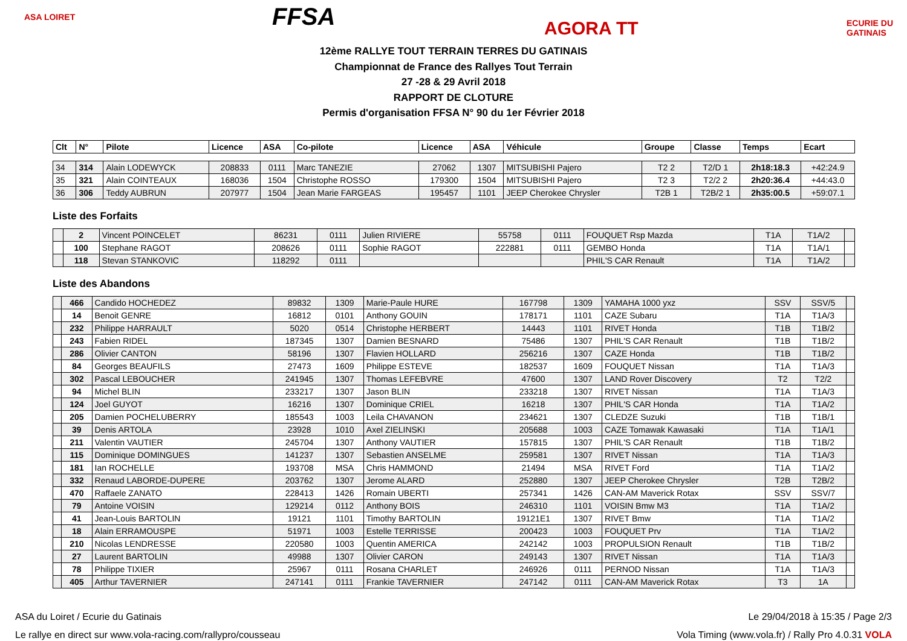ASA LOIRET FFSA AGORA TT ECURIE DU GATINAIS
12ème RALLYE TOUT TERRAIN TERRES DU GATINAIS
Championnat de France des Rallyes Tout Terrain
27 -28 & 29 Avril 2018
RAPPORT DE CLOTURE
Permis d'organisation FFSA N° 90 du 1er Février 2018
| Clt | N° | Pilote | Licence | ASA | Co-pilote | Licence | ASA | Véhicule | Groupe | Classe | Temps | Ecart |
| --- | --- | --- | --- | --- | --- | --- | --- | --- | --- | --- | --- | --- |
| 34 | 314 | Alain LODEWYCK | 208833 | 0111 | Marc TANEZIE | 27062 | 1307 | MITSUBISHI Pajero | T2 2 | T2/D 1 | 2h18:18.3 | +42:24.9 |
| 35 | 321 | Alain COINTEAUX | 168036 | 1504 | Christophe ROSSO | 179300 | 1504 | MITSUBISHI Pajero | T2 3 | T2/2 2 | 2h20:36.4 | +44:43.0 |
| 36 | 306 | Teddy AUBRUN | 207977 | 1504 | Jean Marie FARGEAS | 195457 | 1101 | JEEP Cherokee Chrysler | T2B 1 | T2B/2 1 | 2h35:00.5 | +59:07.1 |
Liste des Forfaits
| | 2 | Vincent POINCELET | 86231 | 0111 | Julien RIVIERE | 55758 | 0111 | FOUQUET Rsp Mazda | T1A | T1A/2 | |
| | 100 | Stephane RAGOT | 208626 | 0111 | Sophie RAGOT | 222881 | 0111 | GEMBO Honda | T1A | T1A/1 | |
| | 118 | Stevan STANKOVIC | 118292 | 0111 | | | | PHIL'S CAR Renault | T1A | T1A/2 | |
Liste des Abandons
| | 466 | Candido HOCHEDEZ | 89832 | 1309 | Marie-Paule HURE | 167798 | 1309 | YAMAHA 1000 yxz | SSV | SSV/5 | |
| | 14 | Benoit GENRE | 16812 | 0101 | Anthony GOUIN | 178171 | 1101 | CAZE Subaru | T1A | T1A/3 | |
| | 232 | Philippe HARRAULT | 5020 | 0514 | Christophe HERBERT | 14443 | 1101 | RIVET Honda | T1B | T1B/2 | |
| | 243 | Fabien RIDEL | 187345 | 1307 | Damien BESNARD | 75486 | 1307 | PHIL'S CAR Renault | T1B | T1B/2 | |
| | 286 | Olivier CANTON | 58196 | 1307 | Flavien HOLLARD | 256216 | 1307 | CAZE Honda | T1B | T1B/2 | |
| | 84 | Georges BEAUFILS | 27473 | 1609 | Philippe ESTEVE | 182537 | 1609 | FOUQUET Nissan | T1A | T1A/3 | |
| | 302 | Pascal LEBOUCHER | 241945 | 1307 | Thomas LEFEBVRE | 47600 | 1307 | LAND Rover Discovery | T2 | T2/2 | |
| | 94 | Michel BLIN | 233217 | 1307 | Jason BLIN | 233218 | 1307 | RIVET Nissan | T1A | T1A/3 | |
| | 124 | Joel GUYOT | 16216 | 1307 | Dominique CRIEL | 16218 | 1307 | PHIL'S CAR Honda | T1A | T1A/2 | |
| | 205 | Damien POCHELUBERRY | 185543 | 1003 | Leila CHAVANON | 234621 | 1307 | CLEDZE Suzuki | T1B | T1B/1 | |
| | 39 | Denis ARTOLA | 23928 | 1010 | Axel ZIELINSKI | 205688 | 1003 | CAZE Tomawak Kawasaki | T1A | T1A/1 | |
| | 211 | Valentin VAUTIER | 245704 | 1307 | Anthony VAUTIER | 157815 | 1307 | PHIL'S CAR Renault | T1B | T1B/2 | |
| | 115 | Dominique DOMINGUES | 141237 | 1307 | Sebastien ANSELME | 259581 | 1307 | RIVET Nissan | T1A | T1A/3 | |
| | 181 | Ian ROCHELLE | 193708 | MSA | Chris HAMMOND | 21494 | MSA | RIVET Ford | T1A | T1A/2 | |
| | 332 | Renaud LABORDE-DUPERE | 203762 | 1307 | Jerome ALARD | 252880 | 1307 | JEEP Cherokee Chrysler | T2B | T2B/2 | |
| | 470 | Raffaele ZANATO | 228413 | 1426 | Romain UBERTI | 257341 | 1426 | CAN-AM Maverick Rotax | SSV | SSV/7 | |
| | 79 | Antoine VOISIN | 129214 | 0112 | Anthony BOIS | 246310 | 1101 | VOISIN Bmw M3 | T1A | T1A/2 | |
| | 41 | Jean-Louis BARTOLIN | 19121 | 1101 | Timothy BARTOLIN | 19121E1 | 1307 | RIVET Bmw | T1A | T1A/2 | |
| | 18 | Alain ERRAMOUSPE | 51971 | 1003 | Estelle TERRISSE | 200423 | 1003 | FOUQUET Prv | T1A | T1A/2 | |
| | 210 | Nicolas LENDRESSE | 220580 | 1003 | Quentin AMERICA | 242142 | 1003 | PROPULSION Renault | T1B | T1B/2 | |
| | 27 | Laurent BARTOLIN | 49988 | 1307 | Olivier CARON | 249143 | 1307 | RIVET Nissan | T1A | T1A/3 | |
| | 78 | Philippe TIXIER | 25967 | 0111 | Rosana CHARLET | 246926 | 0111 | PERNOD Nissan | T1A | T1A/3 | |
| | 405 | Arthur TAVERNIER | 247141 | 0111 | Frankie TAVERNIER | 247142 | 0111 | CAN-AM Maverick Rotax | T3 | 1A | |
ASA du Loiret / Ecurie du Gatinais Le 29/04/2018 à 15:35 / Page 2/3
Le rallye en direct sur www.vola-racing.com/rallypro/cousseau Vola Timing (www.vola.fr) / Rally Pro 4.0.31 VOLA